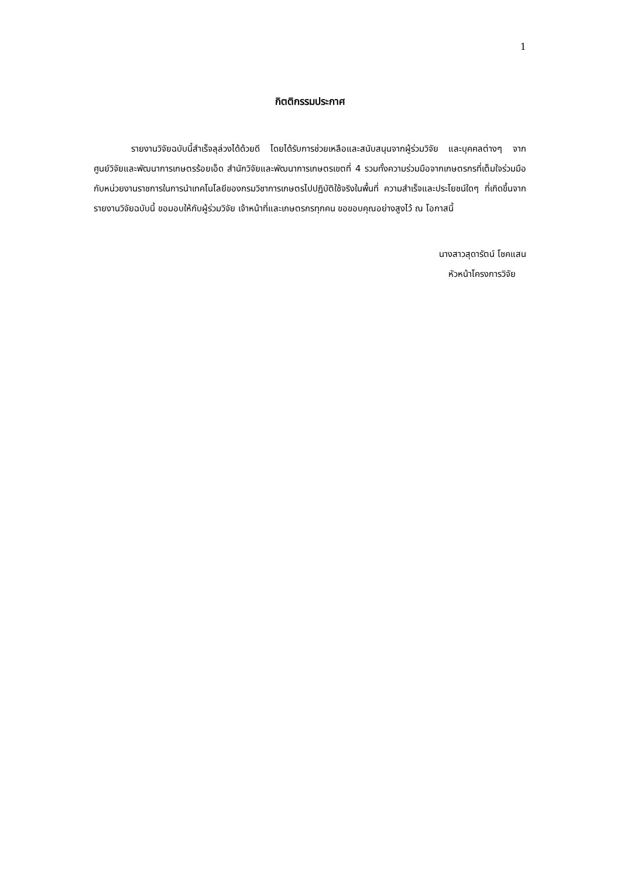1
กิตติกรรมประกาศ
รายงานวิจัยฉบับนี้สำเร็จลุล่วงได้ด้วยดี โดยได้รับการช่วยเหลือและสนับสนุนจากผู้ร่วมวิจัย และบุคคลต่างๆ จากศูนย์วิจัยและพัฒนาการเกษตรร้อยเอ็ด สำนักวิจัยและพัฒนาการเกษตรเขตที่ 4 รวมทั้งความร่วมมือจากเกษตรกรที่เต็มใจร่วมมือกับหน่วยงานราชการในการนำเทคโนโลยีของกรมวิชาการเกษตรไปปฏิบัติใช้จริงในพื้นที่ ความสำเร็จและประโยชน์ใดๆ ที่เกิดขึ้นจากรายงานวิจัยฉบับนี้ ขอมอบให้กับผู้ร่วมวิจัย เจ้าหน้าที่และเกษตรกรทุกคน ขอขอบคุณอย่างสูงไว้ ณ โอกาสนี้
นางสาวสุดารัตน์ โชคแสน
หัวหน้าโครงการวิจัย